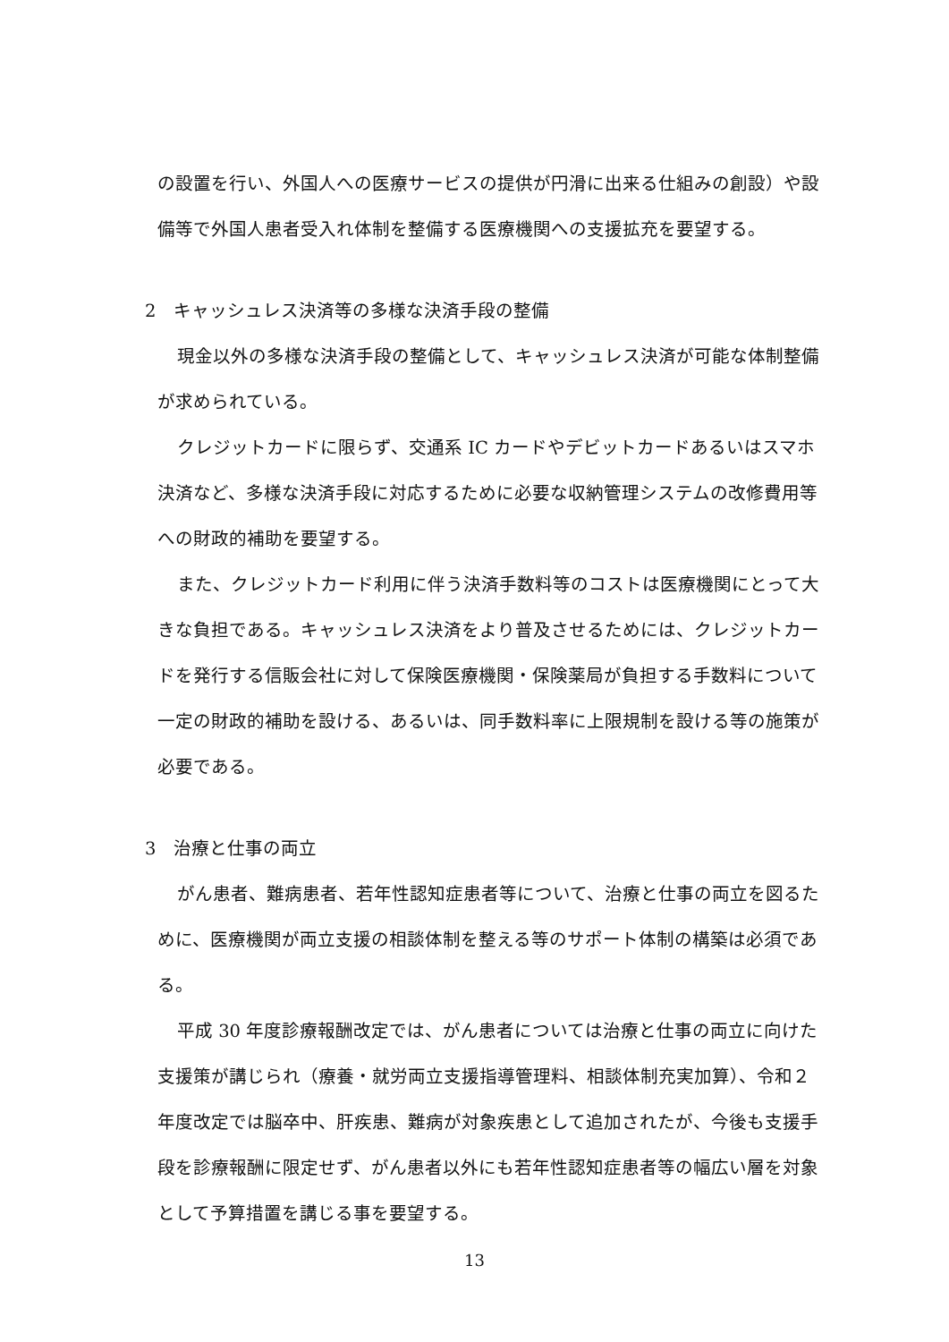の設置を行い、外国人への医療サービスの提供が円滑に出来る仕組みの創設）や設備等で外国人患者受入れ体制を整備する医療機関への支援拡充を要望する。
2　キャッシュレス決済等の多様な決済手段の整備
現金以外の多様な決済手段の整備として、キャッシュレス決済が可能な体制整備が求められている。
クレジットカードに限らず、交通系 IC カードやデビットカードあるいはスマホ決済など、多様な決済手段に対応するために必要な収納管理システムの改修費用等への財政的補助を要望する。
また、クレジットカード利用に伴う決済手数料等のコストは医療機関にとって大きな負担である。キャッシュレス決済をより普及させるためには、クレジットカードを発行する信販会社に対して保険医療機関・保険薬局が負担する手数料について一定の財政的補助を設ける、あるいは、同手数料率に上限規制を設ける等の施策が必要である。
3　治療と仕事の両立
がん患者、難病患者、若年性認知症患者等について、治療と仕事の両立を図るために、医療機関が両立支援の相談体制を整える等のサポート体制の構築は必須である。
平成 30 年度診療報酬改定では、がん患者については治療と仕事の両立に向けた支援策が講じられ（療養・就労両立支援指導管理料、相談体制充実加算）、令和２年度改定では脳卒中、肝疾患、難病が対象疾患として追加されたが、今後も支援手段を診療報酬に限定せず、がん患者以外にも若年性認知症患者等の幅広い層を対象として予算措置を講じる事を要望する。
13